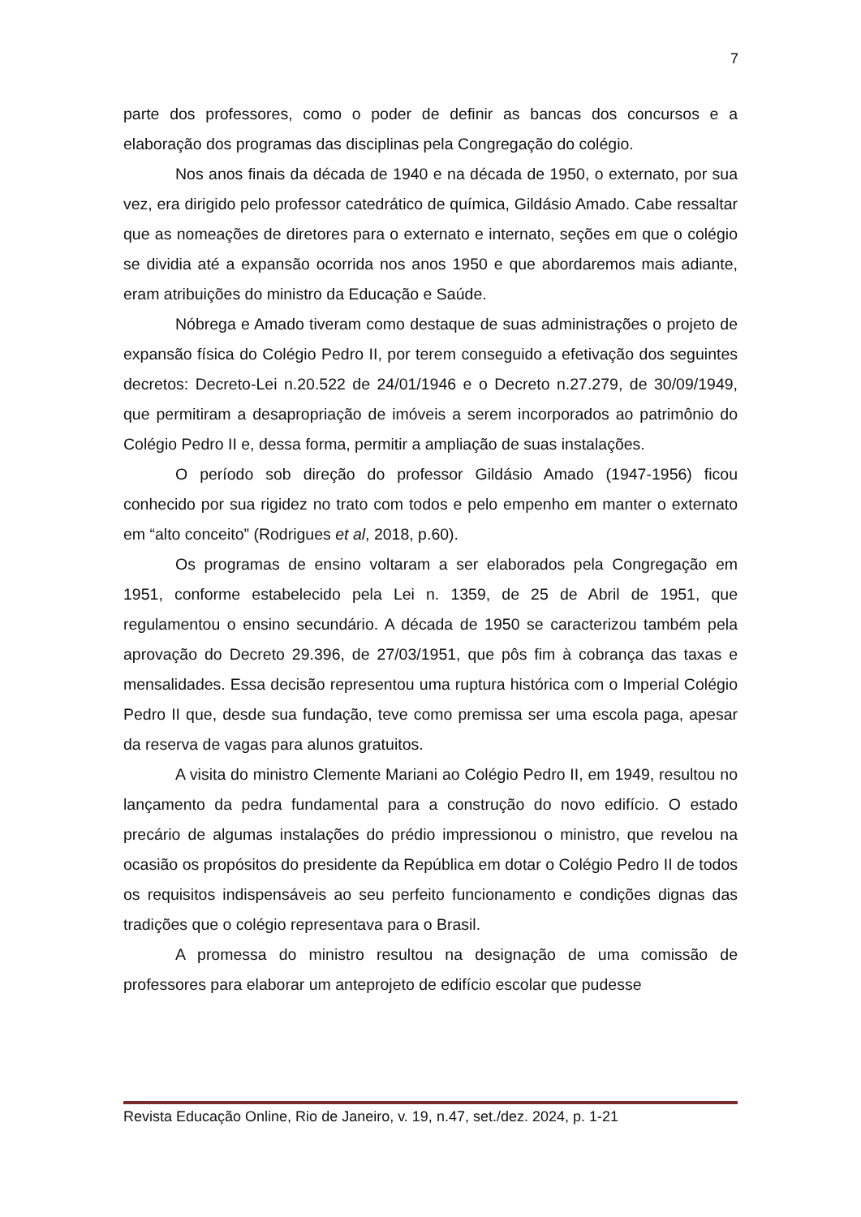7
parte dos professores, como o poder de definir as bancas dos concursos e a elaboração dos programas das disciplinas pela Congregação do colégio.
Nos anos finais da década de 1940 e na década de 1950, o externato, por sua vez, era dirigido pelo professor catedrático de química, Gildásio Amado. Cabe ressaltar que as nomeações de diretores para o externato e internato, seções em que o colégio se dividia até a expansão ocorrida nos anos 1950 e que abordaremos mais adiante, eram atribuições do ministro da Educação e Saúde.
Nóbrega e Amado tiveram como destaque de suas administrações o projeto de expansão física do Colégio Pedro II, por terem conseguido a efetivação dos seguintes decretos: Decreto-Lei n.20.522 de 24/01/1946 e o Decreto n.27.279, de 30/09/1949, que permitiram a desapropriação de imóveis a serem incorporados ao patrimônio do Colégio Pedro II e, dessa forma, permitir a ampliação de suas instalações.
O período sob direção do professor Gildásio Amado (1947-1956) ficou conhecido por sua rigidez no trato com todos e pelo empenho em manter o externato em “alto conceito” (Rodrigues et al, 2018, p.60).
Os programas de ensino voltaram a ser elaborados pela Congregação em 1951, conforme estabelecido pela Lei n. 1359, de 25 de Abril de 1951, que regulamentou o ensino secundário. A década de 1950 se caracterizou também pela aprovação do Decreto 29.396, de 27/03/1951, que pôs fim à cobrança das taxas e mensalidades. Essa decisão representou uma ruptura histórica com o Imperial Colégio Pedro II que, desde sua fundação, teve como premissa ser uma escola paga, apesar da reserva de vagas para alunos gratuitos.
A visita do ministro Clemente Mariani ao Colégio Pedro II, em 1949, resultou no lançamento da pedra fundamental para a construção do novo edifício. O estado precário de algumas instalações do prédio impressionou o ministro, que revelou na ocasião os propósitos do presidente da República em dotar o Colégio Pedro II de todos os requisitos indispensáveis ao seu perfeito funcionamento e condições dignas das tradições que o colégio representava para o Brasil.
A promessa do ministro resultou na designação de uma comissão de professores para elaborar um anteprojeto de edifício escolar que pudesse
Revista Educação Online, Rio de Janeiro, v. 19, n.47, set./dez. 2024, p. 1-21